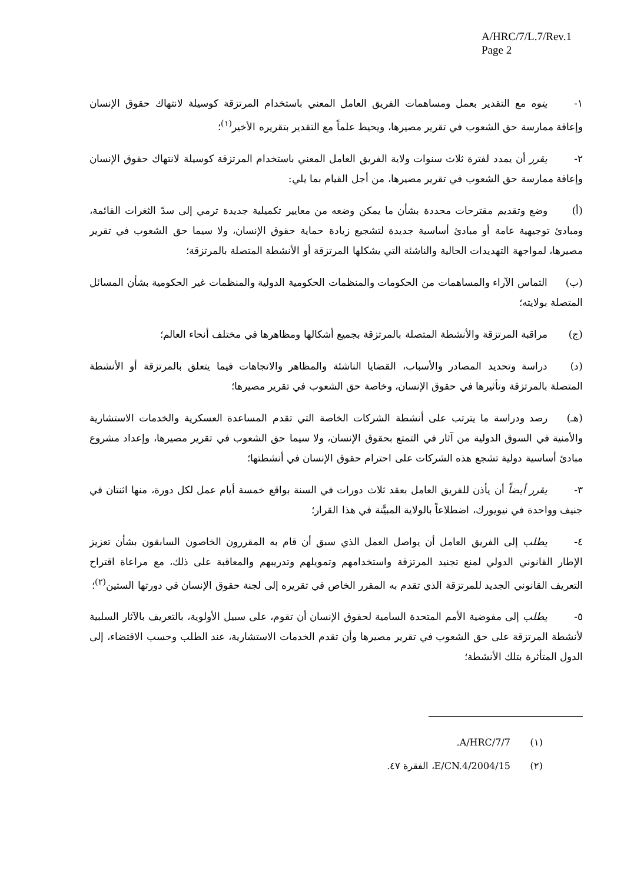A/HRC/7/L.7/Rev.1
Page 2
١- ينوه مع التقدير بعمل ومساهمات الفريق العامل المعني باستخدام المرتزقة كوسيلة لانتهاك حقوق الإنسان وإعاقة ممارسة حق الشعوب في تقرير مصيرها، ويحيط علماً مع التقدير بتقريره الأخير<sup>(١)</sup>؛
٢- يقرر أن يمدد لفترة ثلاث سنوات ولاية الفريق العامل المعني باستخدام المرتزقة كوسيلة لانتهاك حقوق الإنسان وإعاقة ممارسة حق الشعوب في تقرير مصيرها، من أجل القيام بما يلي:
(أ) وضع وتقديم مقترحات محددة بشأن ما يمكن وضعه من معايير تكميلية جديدة ترمي إلى سدّ الثغرات القائمة، ومبادئ توجيهية عامة أو مبادئ أساسية جديدة لتشجيع زيادة حماية حقوق الإنسان، ولا سيما حق الشعوب في تقرير مصيرها، لمواجهة التهديدات الحالية والناشئة التي يشكلها المرتزقة أو الأنشطة المتصلة بالمرتزقة؛
(ب) التماس الآراء والمساهمات من الحكومات والمنظمات الحكومية الدولية والمنظمات غير الحكومية بشأن المسائل المتصلة بولايته؛
(ج) مراقبة المرتزقة والأنشطة المتصلة بالمرتزقة بجميع أشكالها ومظاهرها في مختلف أنحاء العالم؛
(د) دراسة وتحديد المصادر والأسباب، القضايا الناشئة والمظاهر والاتجاهات فيما يتعلق بالمرتزقة أو الأنشطة المتصلة بالمرتزقة وتأثيرها في حقوق الإنسان، وخاصة حق الشعوب في تقرير مصيرها؛
(هـ) رصد ودراسة ما يترتب على أنشطة الشركات الخاصة التي تقدم المساعدة العسكرية والخدمات الاستشارية والأمنية في السوق الدولية من آثار في التمتع بحقوق الإنسان، ولا سيما حق الشعوب في تقرير مصيرها، وإعداد مشروع مبادئ أساسية دولية تشجع هذه الشركات على احترام حقوق الإنسان في أنشطتها؛
٣- يقرر أيضاً أن يأذن للفريق العامل بعقد ثلاث دورات في السنة بواقع خمسة أيام عمل لكل دورة، منها اثنتان في جنيف وواحدة في نيويورك، اضطلاعاً بالولاية المبيَّنة في هذا القرار؛
٤- يطلب إلى الفريق العامل أن يواصل العمل الذي سبق أن قام به المقررون الخاصون السابقون بشأن تعزيز الإطار القانوني الدولي لمنع تجنيد المرتزقة واستخدامهم وتمويلهم وتدريبهم والمعاقبة على ذلك، مع مراعاة اقتراح التعريف القانوني الجديد للمرتزقة الذي تقدم به المقرر الخاص في تقريره إلى لجنة حقوق الإنسان في دورتها الستين<sup>(٢)</sup>؛
٥- يطلب إلى مفوضية الأمم المتحدة السامية لحقوق الإنسان أن تقوم، على سبيل الأولوية، بالتعريف بالآثار السلبية لأنشطة المرتزقة على حق الشعوب في تقرير مصيرها وأن تقدم الخدمات الاستشارية، عند الطلب وحسب الاقتضاء، إلى الدول المتأثرة بتلك الأنشطة؛
(١) A/HRC/7/7.
(٢) E/CN.4/2004/15، الفقرة ٤٧.